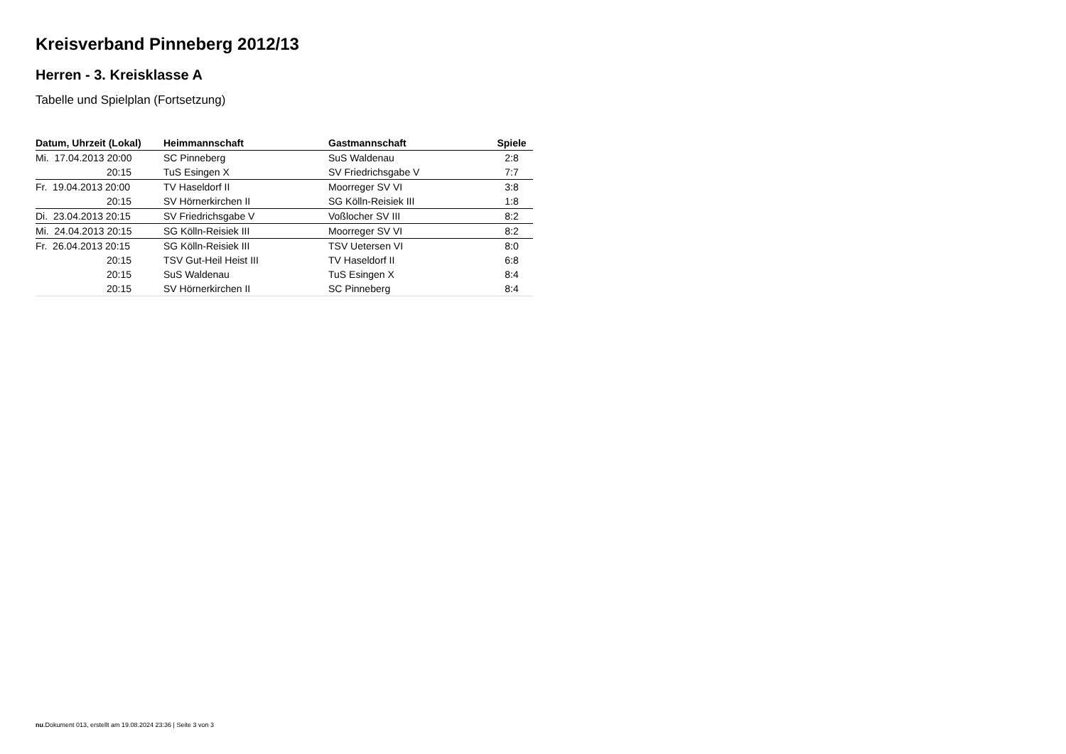Kreisverband Pinneberg 2012/13
Herren - 3. Kreisklasse A
Tabelle und Spielplan (Fortsetzung)
| Datum, Uhrzeit (Lokal) | Heimmannschaft | Gastmannschaft | Spiele |
| --- | --- | --- | --- |
| Mi. 17.04.2013 20:00 | SC Pinneberg | SuS Waldenau | 2:8 |
| 20:15 | TuS Esingen X | SV Friedrichsgabe V | 7:7 |
| Fr. 19.04.2013 20:00 | TV Haseldorf II | Moorreger SV VI | 3:8 |
| 20:15 | SV Hörnerkirchen II | SG Kölln-Reisiek III | 1:8 |
| Di. 23.04.2013 20:15 | SV Friedrichsgabe V | Voßlocher SV III | 8:2 |
| Mi. 24.04.2013 20:15 | SG Kölln-Reisiek III | Moorreger SV VI | 8:2 |
| Fr. 26.04.2013 20:15 | SG Kölln-Reisiek III | TSV Uetersen VI | 8:0 |
| 20:15 | TSV Gut-Heil Heist III | TV Haseldorf II | 6:8 |
| 20:15 | SuS Waldenau | TuS Esingen X | 8:4 |
| 20:15 | SV Hörnerkirchen II | SC Pinneberg | 8:4 |
nu.Dokument 013, erstellt am 19.08.2024 23:36 | Seite 3 von 3